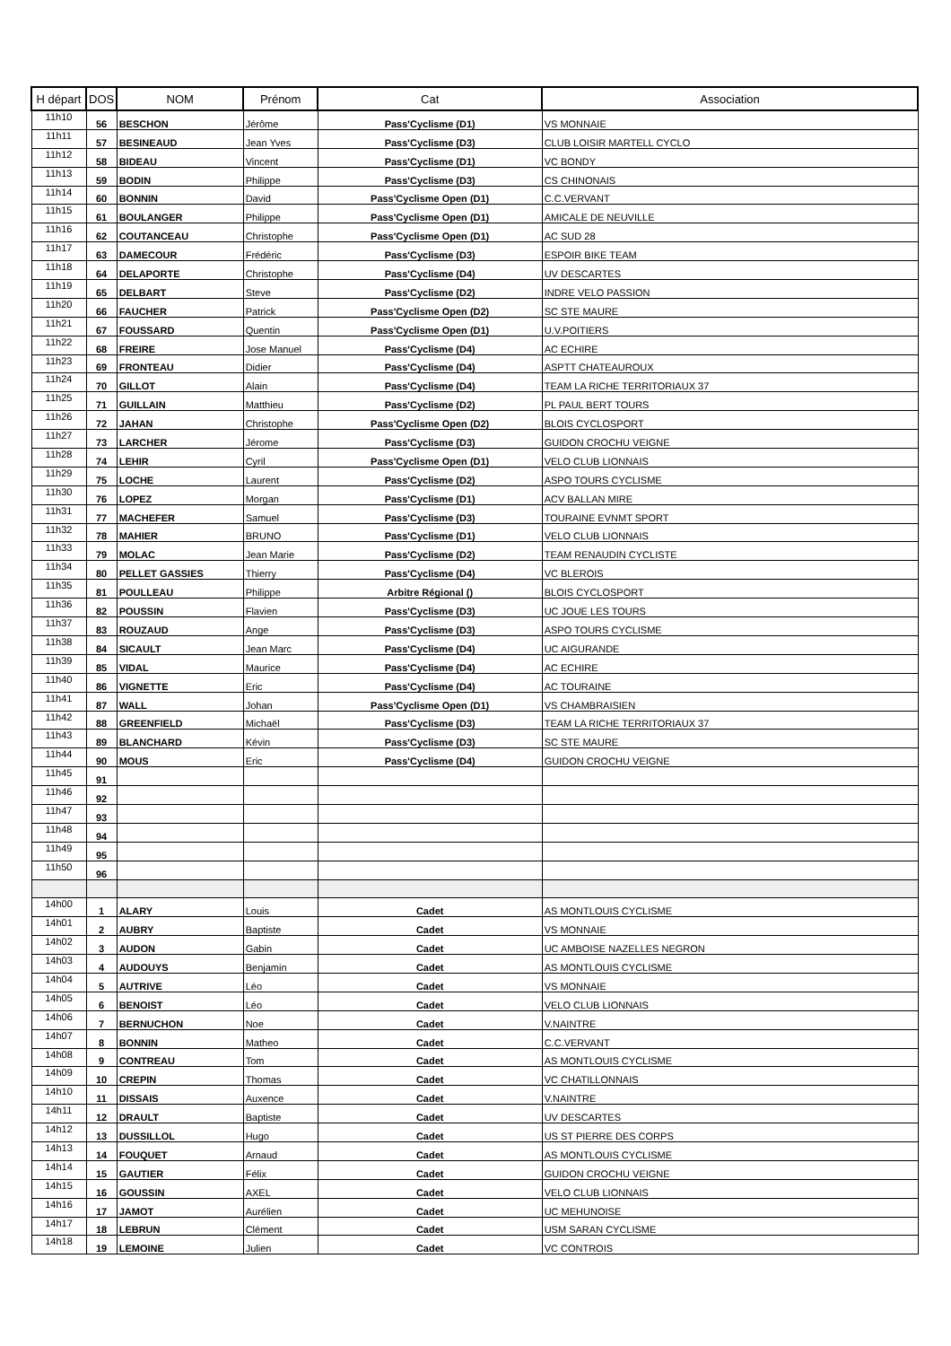| H départ | DOS | NOM | Prénom | Cat | Association |
| --- | --- | --- | --- | --- | --- |
| 11h10 | 56 | BESCHON | Jérôme | Pass'Cyclisme (D1) | VS MONNAIE |
| 11h11 | 57 | BESINEAUD | Jean Yves | Pass'Cyclisme (D3) | CLUB LOISIR MARTELL CYCLO |
| 11h12 | 58 | BIDEAU | Vincent | Pass'Cyclisme (D1) | VC BONDY |
| 11h13 | 59 | BODIN | Philippe | Pass'Cyclisme (D3) | CS CHINONAIS |
| 11h14 | 60 | BONNIN | David | Pass'Cyclisme Open (D1) | C.C.VERVANT |
| 11h15 | 61 | BOULANGER | Philippe | Pass'Cyclisme Open (D1) | AMICALE DE NEUVILLE |
| 11h16 | 62 | COUTANCEAU | Christophe | Pass'Cyclisme Open (D1) | AC SUD 28 |
| 11h17 | 63 | DAMECOUR | Frédéric | Pass'Cyclisme (D3) | ESPOIR BIKE TEAM |
| 11h18 | 64 | DELAPORTE | Christophe | Pass'Cyclisme (D4) | UV DESCARTES |
| 11h19 | 65 | DELBART | Steve | Pass'Cyclisme (D2) | INDRE VELO PASSION |
| 11h20 | 66 | FAUCHER | Patrick | Pass'Cyclisme Open (D2) | SC STE MAURE |
| 11h21 | 67 | FOUSSARD | Quentin | Pass'Cyclisme Open (D1) | U.V.POITIERS |
| 11h22 | 68 | FREIRE | Jose Manuel | Pass'Cyclisme (D4) | AC ECHIRE |
| 11h23 | 69 | FRONTEAU | Didier | Pass'Cyclisme (D4) | ASPTT CHATEAUROUX |
| 11h24 | 70 | GILLOT | Alain | Pass'Cyclisme (D4) | TEAM LA RICHE TERRITORIAUX 37 |
| 11h25 | 71 | GUILLAIN | Matthieu | Pass'Cyclisme (D2) | PL PAUL BERT TOURS |
| 11h26 | 72 | JAHAN | Christophe | Pass'Cyclisme Open (D2) | BLOIS CYCLOSPORT |
| 11h27 | 73 | LARCHER | Jérome | Pass'Cyclisme (D3) | GUIDON CROCHU VEIGNE |
| 11h28 | 74 | LEHIR | Cyril | Pass'Cyclisme Open (D1) | VELO CLUB LIONNAIS |
| 11h29 | 75 | LOCHE | Laurent | Pass'Cyclisme (D2) | ASPO TOURS CYCLISME |
| 11h30 | 76 | LOPEZ | Morgan | Pass'Cyclisme (D1) | ACV BALLAN MIRE |
| 11h31 | 77 | MACHEFER | Samuel | Pass'Cyclisme (D3) | TOURAINE EVNMT SPORT |
| 11h32 | 78 | MAHIER | BRUNO | Pass'Cyclisme (D1) | VELO CLUB LIONNAIS |
| 11h33 | 79 | MOLAC | Jean Marie | Pass'Cyclisme (D2) | TEAM RENAUDIN CYCLISTE |
| 11h34 | 80 | PELLET GASSIES | Thierry | Pass'Cyclisme (D4) | VC BLEROIS |
| 11h35 | 81 | POULLEAU | Philippe | Arbitre Régional () | BLOIS CYCLOSPORT |
| 11h36 | 82 | POUSSIN | Flavien | Pass'Cyclisme (D3) | UC JOUE LES TOURS |
| 11h37 | 83 | ROUZAUD | Ange | Pass'Cyclisme (D3) | ASPO TOURS CYCLISME |
| 11h38 | 84 | SICAULT | Jean Marc | Pass'Cyclisme (D4) | UC AIGURANDE |
| 11h39 | 85 | VIDAL | Maurice | Pass'Cyclisme (D4) | AC ECHIRE |
| 11h40 | 86 | VIGNETTE | Eric | Pass'Cyclisme (D4) | AC TOURAINE |
| 11h41 | 87 | WALL | Johan | Pass'Cyclisme Open (D1) | VS CHAMBRAISIEN |
| 11h42 | 88 | GREENFIELD | Michaël | Pass'Cyclisme (D3) | TEAM LA RICHE TERRITORIAUX 37 |
| 11h43 | 89 | BLANCHARD | Kévin | Pass'Cyclisme (D3) | SC STE MAURE |
| 11h44 | 90 | MOUS | Eric | Pass'Cyclisme (D4) | GUIDON CROCHU VEIGNE |
| 11h45 | 91 | | | | |
| 11h46 | 92 | | | | |
| 11h47 | 93 | | | | |
| 11h48 | 94 | | | | |
| 11h49 | 95 | | | | |
| 11h50 | 96 | | | | |
| 14h00 | 1 | ALARY | Louis | Cadet | AS MONTLOUIS CYCLISME |
| 14h01 | 2 | AUBRY | Baptiste | Cadet | VS MONNAIE |
| 14h02 | 3 | AUDON | Gabin | Cadet | UC AMBOISE NAZELLES NEGRON |
| 14h03 | 4 | AUDOUYS | Benjamin | Cadet | AS MONTLOUIS CYCLISME |
| 14h04 | 5 | AUTRIVE | Léo | Cadet | VS MONNAIE |
| 14h05 | 6 | BENOIST | Léo | Cadet | VELO CLUB LIONNAIS |
| 14h06 | 7 | BERNUCHON | Noe | Cadet | V.NAINTRE |
| 14h07 | 8 | BONNIN | Matheo | Cadet | C.C.VERVANT |
| 14h08 | 9 | CONTREAU | Tom | Cadet | AS MONTLOUIS CYCLISME |
| 14h09 | 10 | CREPIN | Thomas | Cadet | VC CHATILLONNAIS |
| 14h10 | 11 | DISSAIS | Auxence | Cadet | V.NAINTRE |
| 14h11 | 12 | DRAULT | Baptiste | Cadet | UV DESCARTES |
| 14h12 | 13 | DUSSILLOL | Hugo | Cadet | US ST PIERRE DES CORPS |
| 14h13 | 14 | FOUQUET | Arnaud | Cadet | AS MONTLOUIS CYCLISME |
| 14h14 | 15 | GAUTIER | Félix | Cadet | GUIDON CROCHU VEIGNE |
| 14h15 | 16 | GOUSSIN | AXEL | Cadet | VELO CLUB LIONNAIS |
| 14h16 | 17 | JAMOT | Aurélien | Cadet | UC MEHUNOISE |
| 14h17 | 18 | LEBRUN | Clément | Cadet | USM SARAN CYCLISME |
| 14h18 | 19 | LEMOINE | Julien | Cadet | VC CONTROIS |